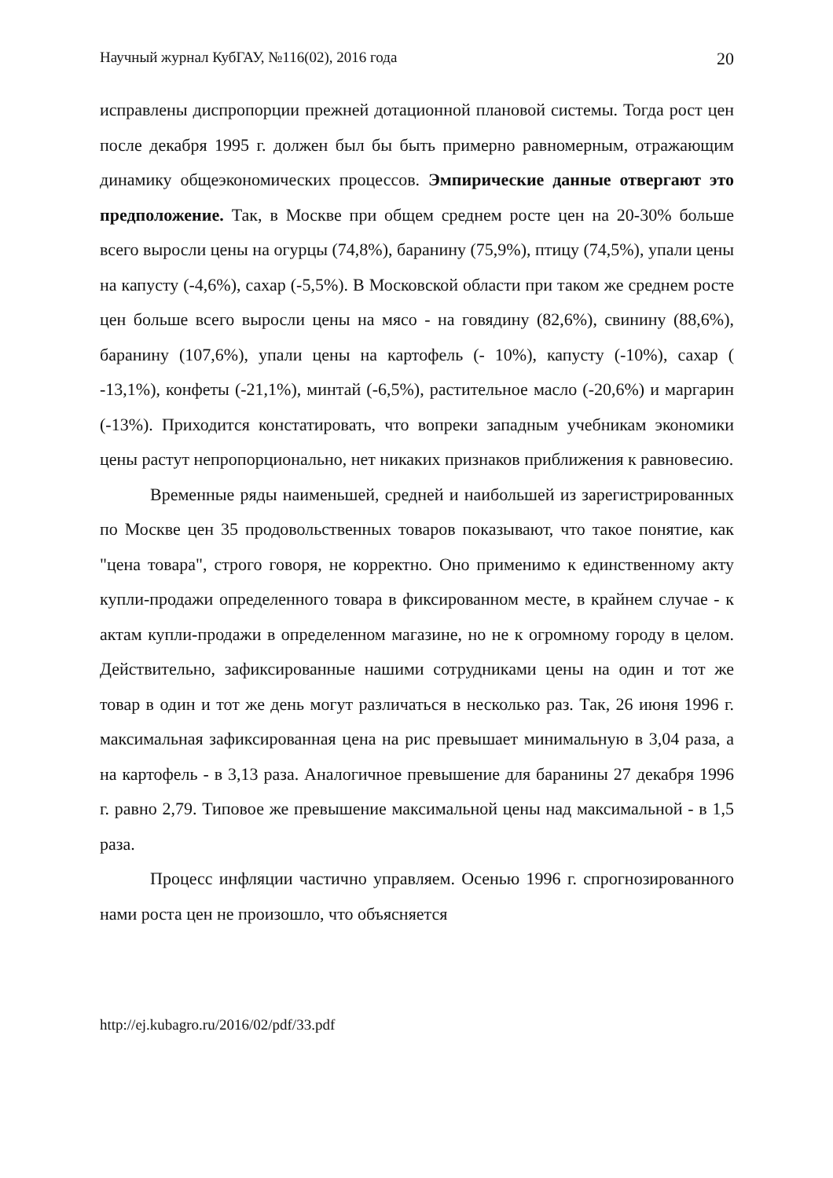Научный журнал КубГАУ, №116(02), 2016 года 20
исправлены диспропорции прежней дотационной плановой системы. Тогда рост цен после декабря 1995 г. должен был бы быть примерно равномерным, отражающим динамику общеэкономических процессов. Эмпирические данные отвергают это предположение. Так, в Москве при общем среднем росте цен на 20-30% больше всего выросли цены на огурцы (74,8%), баранину (75,9%), птицу (74,5%), упали цены на капусту (-4,6%), сахар (-5,5%). В Московской области при таком же среднем росте цен больше всего выросли цены на мясо - на говядину (82,6%), свинину (88,6%), баранину (107,6%), упали цены на картофель (- 10%), капусту (-10%), сахар ( -13,1%), конфеты (-21,1%), минтай (-6,5%), растительное масло (-20,6%) и маргарин (-13%). Приходится констатировать, что вопреки западным учебникам экономики цены растут непропорционально, нет никаких признаков приближения к равновесию.
Временные ряды наименьшей, средней и наибольшей из зарегистрированных по Москве цен 35 продовольственных товаров показывают, что такое понятие, как "цена товара", строго говоря, не корректно. Оно применимо к единственному акту купли-продажи определенного товара в фиксированном месте, в крайнем случае - к актам купли-продажи в определенном магазине, но не к огромному городу в целом. Действительно, зафиксированные нашими сотрудниками цены на один и тот же товар в один и тот же день могут различаться в несколько раз. Так, 26 июня 1996 г. максимальная зафиксированная цена на рис превышает минимальную в 3,04 раза, а на картофель - в 3,13 раза. Аналогичное превышение для баранины 27 декабря 1996 г. равно 2,79. Типовое же превышение максимальной цены над максимальной - в 1,5 раза.
Процесс инфляции частично управляем. Осенью 1996 г. спрогнозированного нами роста цен не произошло, что объясняется
http://ej.kubagro.ru/2016/02/pdf/33.pdf